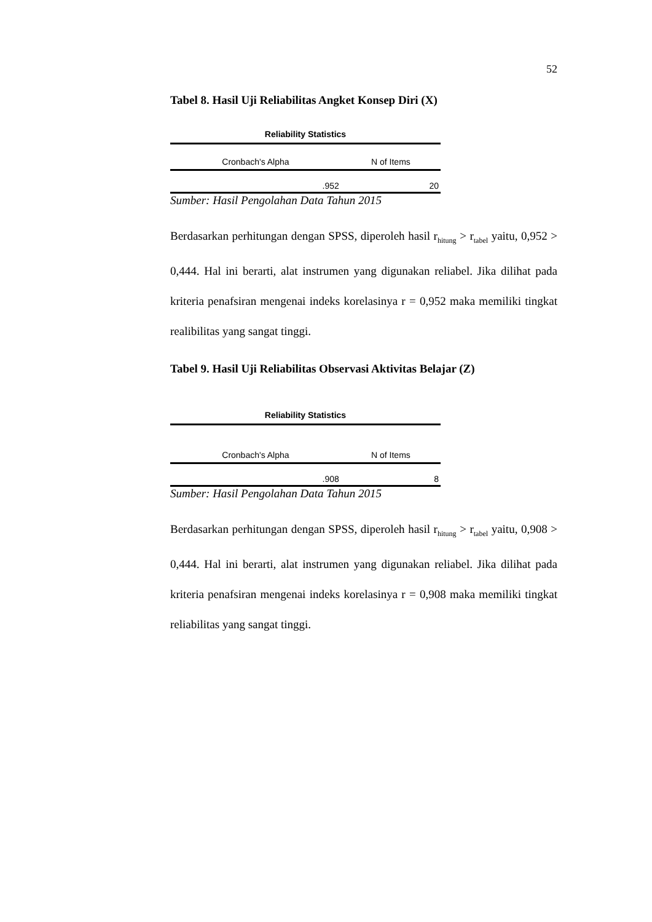52
Tabel 8. Hasil Uji Reliabilitas Angket Konsep Diri (X)
Reliability Statistics
| Cronbach's Alpha | N of Items |
| --- | --- |
| .952 | 20 |
Sumber: Hasil Pengolahan Data Tahun 2015
Berdasarkan perhitungan dengan SPSS, diperoleh hasil r<sub>hitung</sub> > r<sub>tabel</sub> yaitu, 0,952 > 0,444. Hal ini berarti, alat instrumen yang digunakan reliabel. Jika dilihat pada kriteria penafsiran mengenai indeks korelasinya r = 0,952 maka memiliki tingkat realibilitas yang sangat tinggi.
Tabel 9. Hasil Uji Reliabilitas Observasi Aktivitas Belajar (Z)
Reliability Statistics
| Cronbach's Alpha | N of Items |
| --- | --- |
| .908 | 8 |
Sumber: Hasil Pengolahan Data Tahun 2015
Berdasarkan perhitungan dengan SPSS, diperoleh hasil r<sub>hitung</sub> > r<sub>tabel</sub> yaitu, 0,908 > 0,444. Hal ini berarti, alat instrumen yang digunakan reliabel. Jika dilihat pada kriteria penafsiran mengenai indeks korelasinya r = 0,908 maka memiliki tingkat reliabilitas yang sangat tinggi.